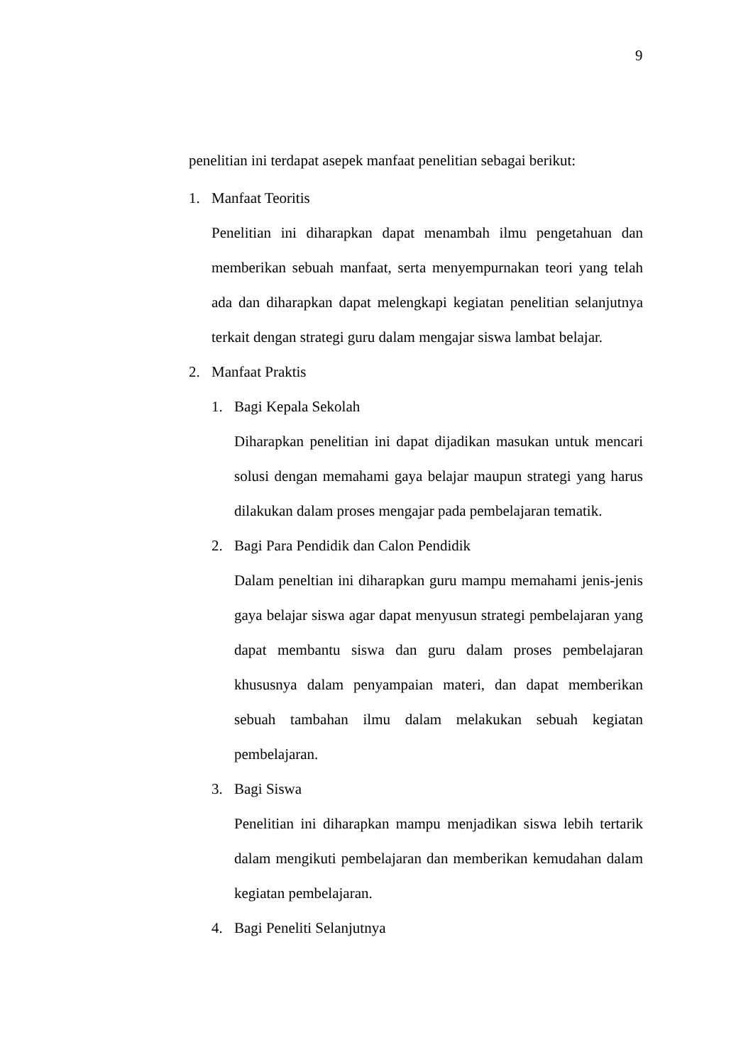9
penelitian ini terdapat asepek manfaat penelitian sebagai berikut:
1. Manfaat Teoritis
Penelitian ini diharapkan dapat menambah ilmu pengetahuan dan memberikan sebuah manfaat, serta menyempurnakan teori yang telah ada dan diharapkan dapat melengkapi kegiatan penelitian selanjutnya terkait dengan strategi guru dalam mengajar siswa lambat belajar.
2. Manfaat Praktis
1. Bagi Kepala Sekolah
Diharapkan penelitian ini dapat dijadikan masukan untuk mencari solusi dengan memahami gaya belajar maupun strategi yang harus dilakukan dalam proses mengajar pada pembelajaran tematik.
2. Bagi Para Pendidik dan Calon Pendidik
Dalam peneltian ini diharapkan guru mampu memahami jenis-jenis gaya belajar siswa agar dapat menyusun strategi pembelajaran yang dapat membantu siswa dan guru dalam proses pembelajaran khususnya dalam penyampaian materi, dan dapat memberikan sebuah tambahan ilmu dalam melakukan sebuah kegiatan pembelajaran.
3. Bagi Siswa
Penelitian ini diharapkan mampu menjadikan siswa lebih tertarik dalam mengikuti pembelajaran dan memberikan kemudahan dalam kegiatan pembelajaran.
4. Bagi Peneliti Selanjutnya